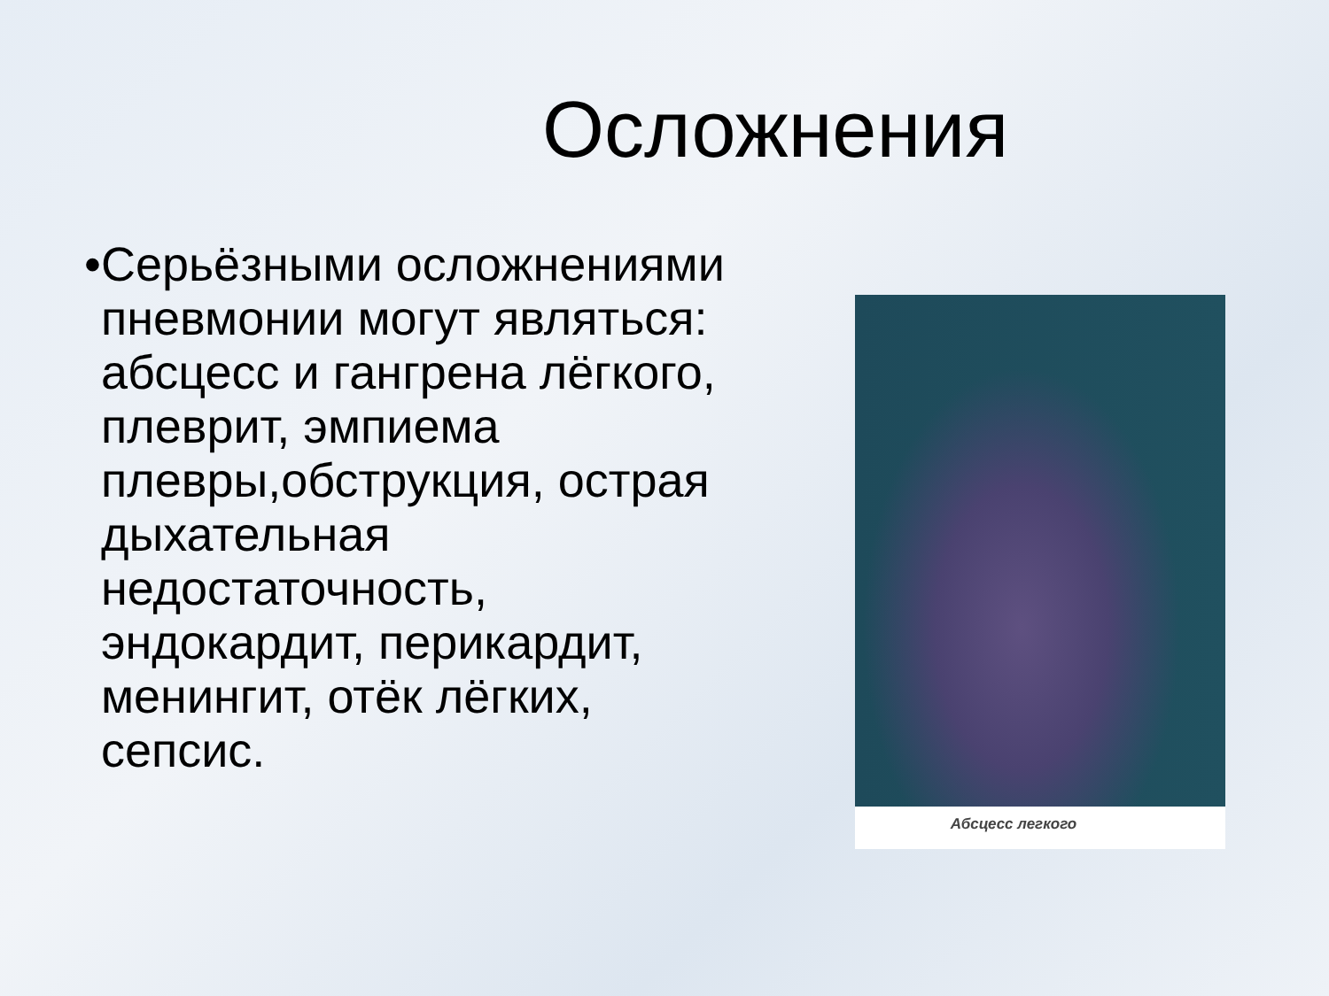Осложнения
• Серьёзными осложнениями пневмонии могут являться: абсцесс и гангрена лёгкого, плеврит, эмпиема плевры,обструкция, острая дыхательная недостаточность, эндокардит, перикардит, менингит, отёк лёгких, сепсис.
Абсцесс легкого